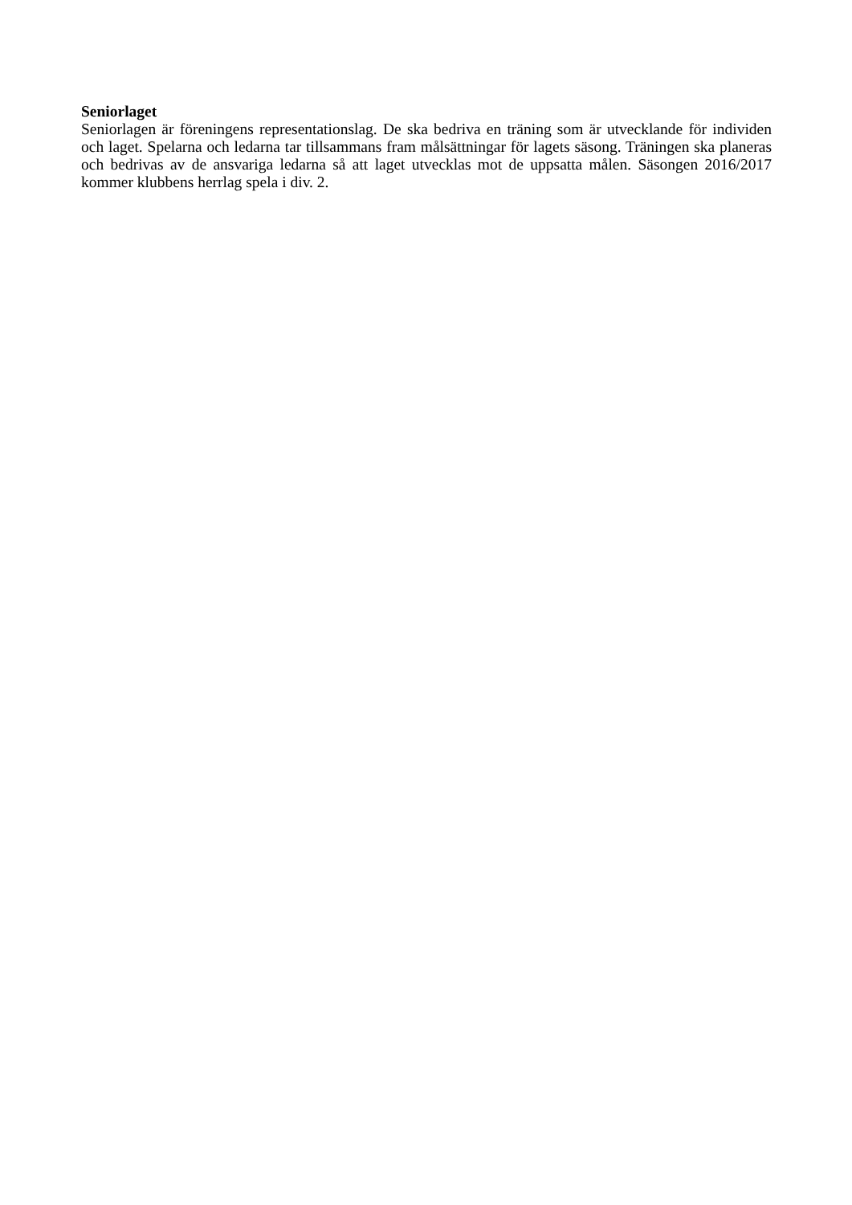Seniorlaget
Seniorlagen är föreningens representationslag. De ska bedriva en träning som är utvecklande för individen och laget. Spelarna och ledarna tar tillsammans fram målsättningar för lagets säsong. Träningen ska planeras och bedrivas av de ansvariga ledarna så att laget utvecklas mot de uppsatta målen. Säsongen 2016/2017 kommer klubbens herrlag spela i div. 2.